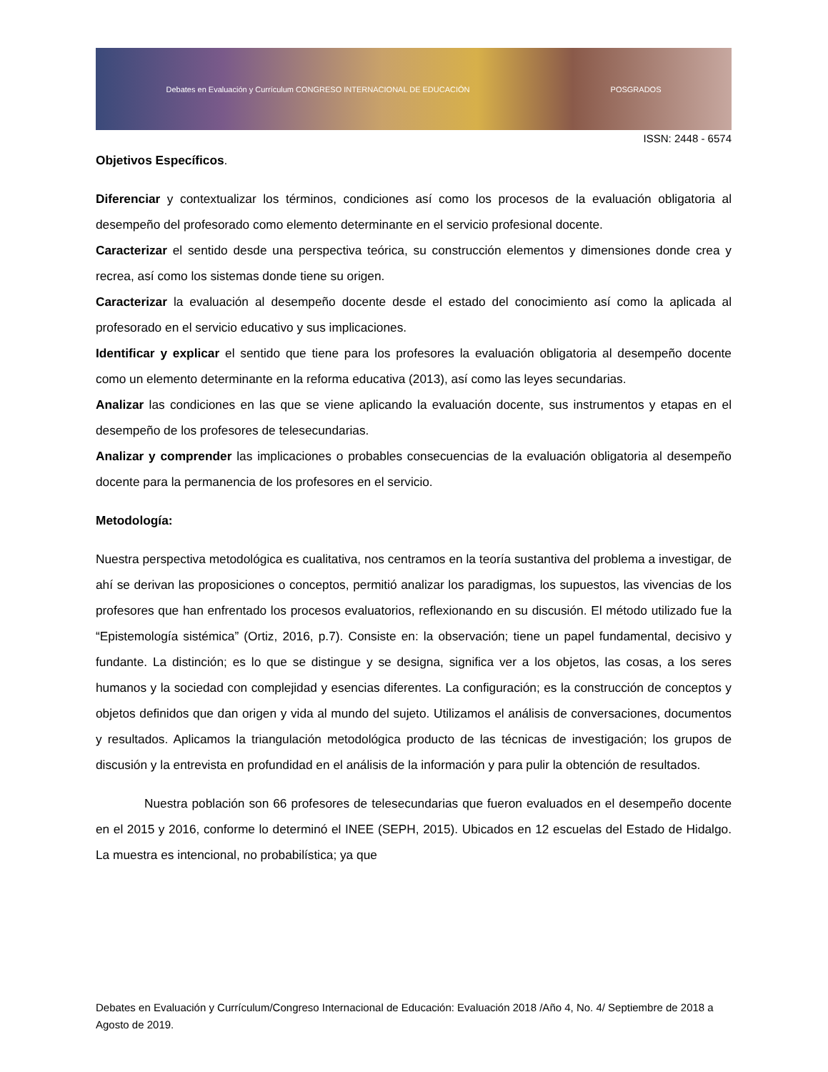Debates en Evaluación y Currículum CONGRESO INTERNACIONAL DE EDUCACIÓN POSGRADOS
ISSN: 2448 - 6574
Objetivos Específicos.
Diferenciar y contextualizar los términos, condiciones así como los procesos de la evaluación obligatoria al desempeño del profesorado como elemento determinante en el servicio profesional docente.
Caracterizar el sentido desde una perspectiva teórica, su construcción elementos y dimensiones donde crea y recrea, así como los sistemas donde tiene su origen.
Caracterizar la evaluación al desempeño docente desde el estado del conocimiento así como la aplicada al profesorado en el servicio educativo y sus implicaciones.
Identificar y explicar el sentido que tiene para los profesores la evaluación obligatoria al desempeño docente como un elemento determinante en la reforma educativa (2013), así como las leyes secundarias.
Analizar las condiciones en las que se viene aplicando la evaluación docente, sus instrumentos y etapas en el desempeño de los profesores de telesecundarias.
Analizar y comprender las implicaciones o probables consecuencias de la evaluación obligatoria al desempeño docente para la permanencia de los profesores en el servicio.
Metodología:
Nuestra perspectiva metodológica es cualitativa, nos centramos en la teoría sustantiva del problema a investigar, de ahí se derivan las proposiciones o conceptos, permitió analizar los paradigmas, los supuestos, las vivencias de los profesores que han enfrentado los procesos evaluatorios, reflexionando en su discusión. El método utilizado fue la “Epistemología sistémica” (Ortiz, 2016, p.7). Consiste en: la observación; tiene un papel fundamental, decisivo y fundante. La distinción; es lo que se distingue y se designa, significa ver a los objetos, las cosas, a los seres humanos y la sociedad con complejidad y esencias diferentes. La configuración; es la construcción de conceptos y objetos definidos que dan origen y vida al mundo del sujeto. Utilizamos el análisis de conversaciones, documentos y resultados. Aplicamos la triangulación metodológica producto de las técnicas de investigación; los grupos de discusión y la entrevista en profundidad en el análisis de la información y para pulir la obtención de resultados.
Nuestra población son 66 profesores de telesecundarias que fueron evaluados en el desempeño docente en el 2015 y 2016, conforme lo determinó el INEE (SEPH, 2015). Ubicados en 12 escuelas del Estado de Hidalgo. La muestra es intencional, no probabilística; ya que
Debates en Evaluación y Currículum/Congreso Internacional de Educación: Evaluación 2018 /Año 4, No. 4/ Septiembre de 2018 a Agosto de 2019.